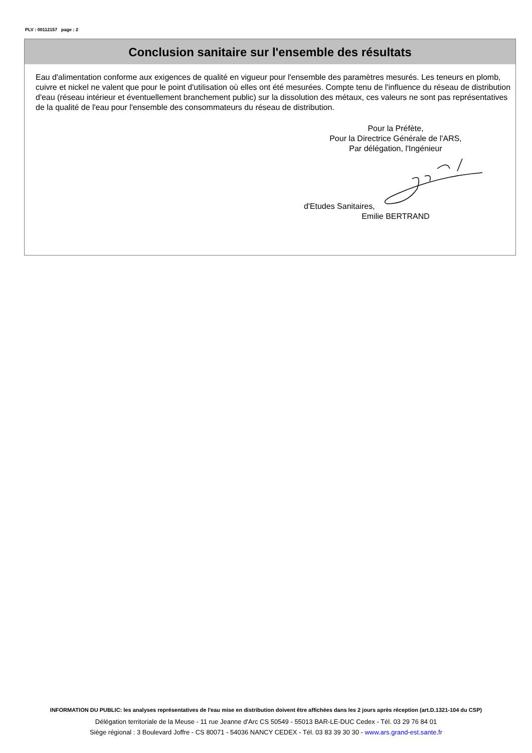PLV : 00112157 page : 2
Conclusion sanitaire sur l'ensemble des résultats
Eau d'alimentation conforme aux exigences de qualité en vigueur pour l'ensemble des paramètres mesurés. Les teneurs en plomb, cuivre et nickel ne valent que pour le point d'utilisation où elles ont été mesurées. Compte tenu de l'influence du réseau de distribution d'eau (réseau intérieur et éventuellement branchement public) sur la dissolution des métaux, ces valeurs ne sont pas représentatives de la qualité de l'eau pour l'ensemble des consommateurs du réseau de distribution.
Pour la Préfète,
Pour la Directrice Générale de l'ARS,
Par délégation, l'Ingénieur
d'Etudes Sanitaires,
Emilie BERTRAND
INFORMATION DU PUBLIC: les analyses représentatives de l'eau mise en distribution doivent être affichées dans les 2 jours après réception (art.D.1321-104 du CSP)
Délégation territoriale de la Meuse - 11 rue Jeanne d'Arc CS 50549 - 55013 BAR-LE-DUC Cedex - Tél. 03 29 76 84 01
Siège régional : 3 Boulevard Joffre - CS 80071 - 54036 NANCY CEDEX - Tél. 03 83 39 30 30 - www.ars.grand-est.sante.fr